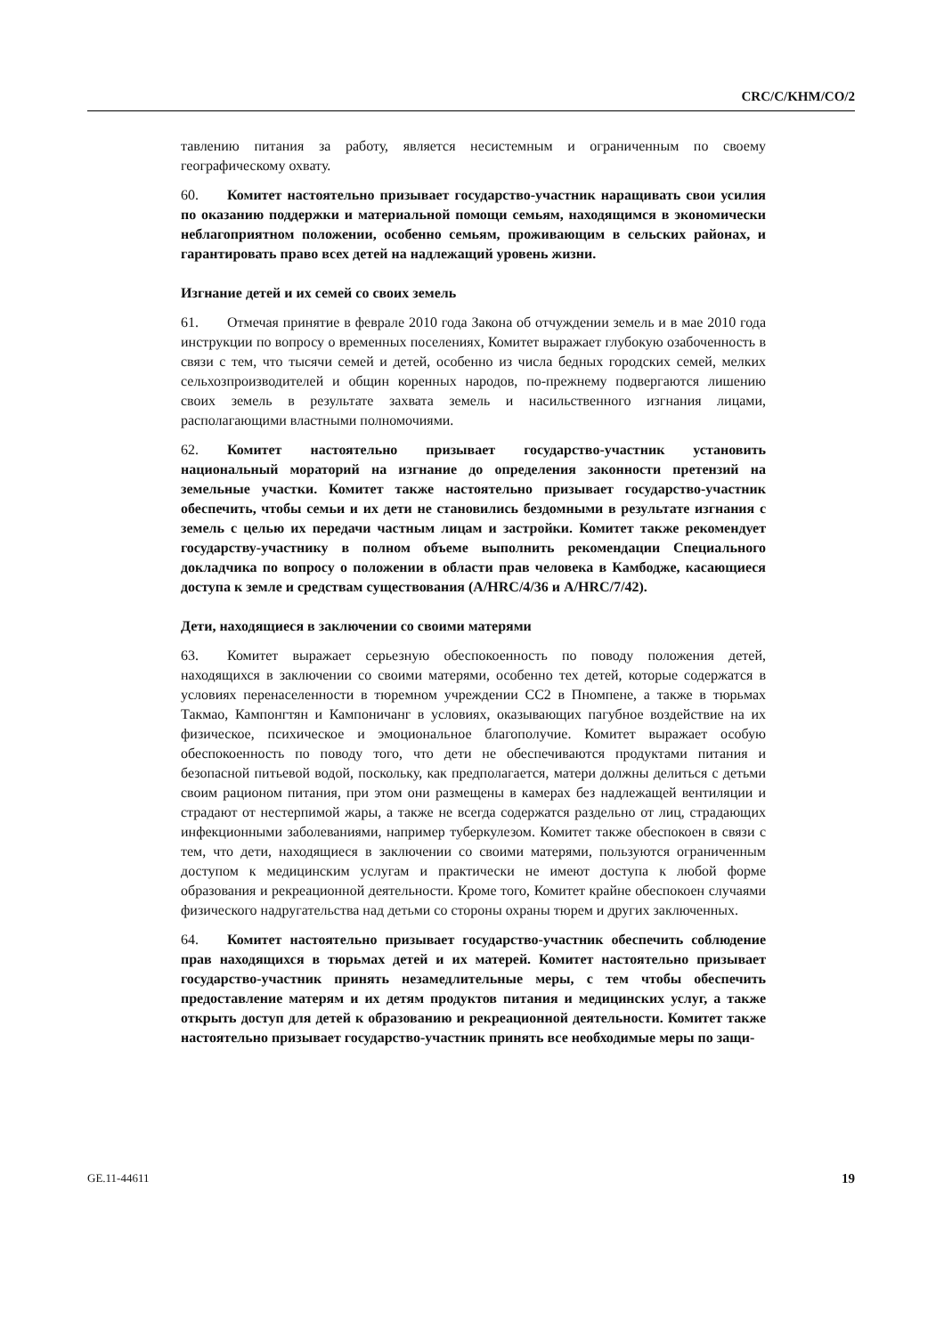CRC/C/KHM/CO/2
тавлению питания за работу, является несистемным и ограниченным по своему географическому охвату.
60. Комитет настоятельно призывает государство-участник наращивать свои усилия по оказанию поддержки и материальной помощи семьям, находящимся в экономически неблагоприятном положении, особенно семьям, проживающим в сельских районах, и гарантировать право всех детей на надлежащий уровень жизни.
Изгнание детей и их семей со своих земель
61. Отмечая принятие в феврале 2010 года Закона об отчуждении земель и в мае 2010 года инструкции по вопросу о временных поселениях, Комитет выражает глубокую озабоченность в связи с тем, что тысячи семей и детей, особенно из числа бедных городских семей, мелких сельхозпроизводителей и общин коренных народов, по-прежнему подвергаются лишению своих земель в результате захвата земель и насильственного изгнания лицами, располагающими властными полномочиями.
62. Комитет настоятельно призывает государство-участник установить национальный мораторий на изгнание до определения законности претензий на земельные участки. Комитет также настоятельно призывает государство-участник обеспечить, чтобы семьи и их дети не становились бездомными в результате изгнания с земель с целью их передачи частным лицам и застройки. Комитет также рекомендует государству-участнику в полном объеме выполнить рекомендации Специального докладчика по вопросу о положении в области прав человека в Камбодже, касающиеся доступа к земле и средствам существования (A/HRC/4/36 и A/HRC/7/42).
Дети, находящиеся в заключении со своими матерями
63. Комитет выражает серьезную обеспокоенность по поводу положения детей, находящихся в заключении со своими матерями, особенно тех детей, которые содержатся в условиях перенаселенности в тюремном учреждении СС2 в Пномпене, а также в тюрьмах Такмао, Кампонгтян и Кампоничанг в условиях, оказывающих пагубное воздействие на их физическое, психическое и эмоциональное благополучие. Комитет выражает особую обеспокоенность по поводу того, что дети не обеспечиваются продуктами питания и безопасной питьевой водой, поскольку, как предполагается, матери должны делиться с детьми своим рационом питания, при этом они размещены в камерах без надлежащей вентиляции и страдают от нестерпимой жары, а также не всегда содержатся раздельно от лиц, страдающих инфекционными заболеваниями, например туберкулезом. Комитет также обеспокоен в связи с тем, что дети, находящиеся в заключении со своими матерями, пользуются ограниченным доступом к медицинским услугам и практически не имеют доступа к любой форме образования и рекреационной деятельности. Кроме того, Комитет крайне обеспокоен случаями физического надругательства над детьми со стороны охраны тюрем и других заключенных.
64. Комитет настоятельно призывает государство-участник обеспечить соблюдение прав находящихся в тюрьмах детей и их матерей. Комитет настоятельно призывает государство-участник принять незамедлительные меры, с тем чтобы обеспечить предоставление матерям и их детям продуктов питания и медицинских услуг, а также открыть доступ для детей к образованию и рекреационной деятельности. Комитет также настоятельно призывает государство-участник принять все необходимые меры по защи-
GE.11-44611 19